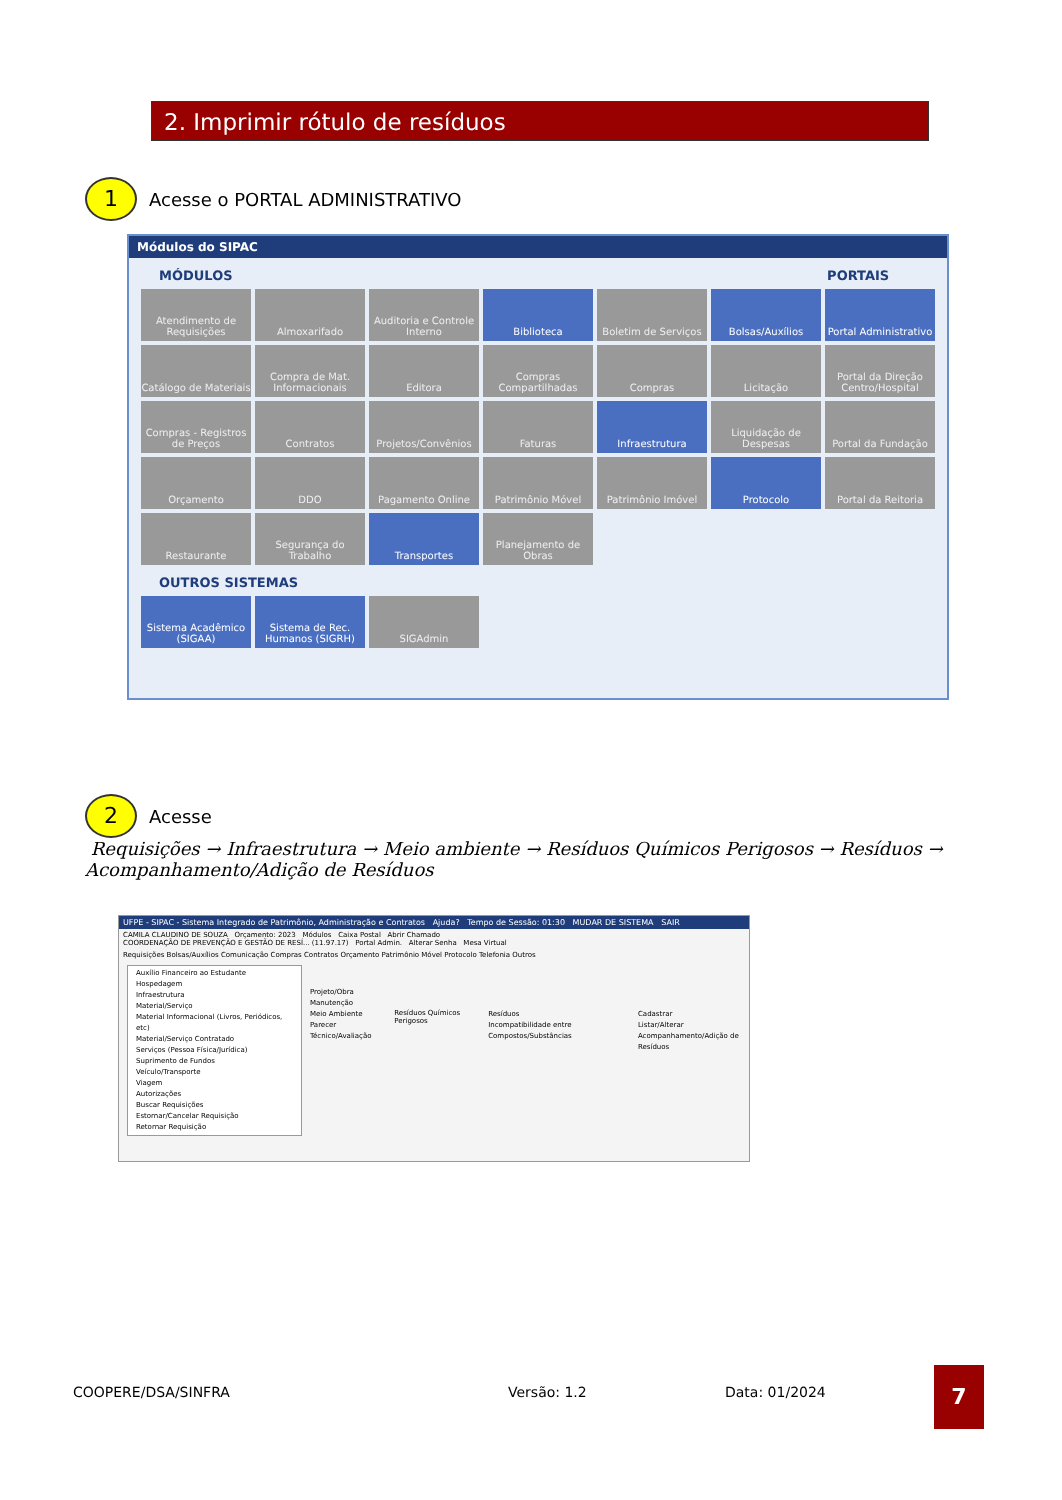2. Imprimir rótulo de resíduos
1
Acesse o PORTAL ADMINISTRATIVO
Módulos do SIPAC
MÓDULOS PORTAIS
Atendimento de Requisições
Almoxarifado
Auditoria e Controle Interno
Biblioteca
Boletim de Serviços
Bolsas/Auxílios
Portal Administrativo
Catálogo de Materiais
Compra de Mat. Informacionais
Editora
Compras Compartilhadas
Compras
Licitação
Portal da Direção Centro/Hospital
Compras - Registros de Preços
Contratos
Projetos/Convênios
Faturas
Infraestrutura
Liquidação de Despesas
Portal da Fundação
Orçamento
DDO
Pagamento Online
Patrimônio Móvel
Patrimônio Imóvel
Protocolo
Portal da Reitoria
Restaurante
Segurança do Trabalho
Transportes
Planejamento de Obras
OUTROS SISTEMAS
Sistema Acadêmico (SIGAA)
Sistema de Rec. Humanos (SIGRH)
SIGAdmin
2
Acesse Requisições → Infraestrutura → Meio ambiente → Resíduos Químicos Perigosos → Resíduos → Acompanhamento/Adição de Resíduos
UFPE - SIPAC - Sistema Integrado de Patrimônio, Administração e Contratos Ajuda? Tempo de Sessão: 01:30 MUDAR DE SISTEMA SAIR
CAMILA CLAUDINO DE SOUZA Orçamento: 2023 Módulos Caixa Postal Abrir Chamado
COORDENAÇÃO DE PREVENÇÃO E GESTÃO DE RESÍ... (11.97.17) Portal Admin. Alterar Senha Mesa Virtual
Requisições Bolsas/Auxílios Comunicação Compras Contratos Orçamento Patrimônio Móvel Protocolo Telefonia Outros
Auxílio Financeiro ao Estudante
Hospedagem
Infraestrutura
Material/Serviço
Material Informacional (Livros, Periódicos, etc)
Material/Serviço Contratado
Serviços (Pessoa Física/Jurídica)
Suprimento de Fundos
Veículo/Transporte
Viagem
Autorizações
Buscar Requisições
Estornar/Cancelar Requisição
Retornar Requisição
Projeto/Obra
Manutenção
Meio Ambiente
Parecer Técnico/Avaliação
Resíduos Químicos Perigosos
Resíduos
Incompatibilidade entre Compostos/Substâncias
Cadastrar
Listar/Alterar
Acompanhamento/Adição de Resíduos
COOPERE/DSA/SINFRA Versão: 1.2 Data: 01/2024
7